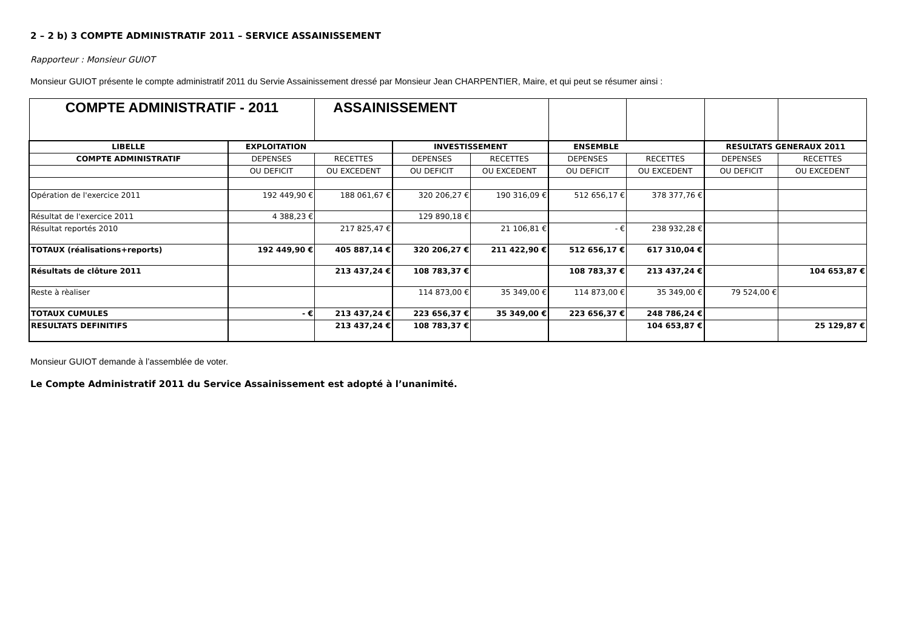2 – 2 b) 3 COMPTE ADMINISTRATIF 2011 – SERVICE ASSAINISSEMENT
Rapporteur : Monsieur GUIOT
Monsieur GUIOT présente le compte administratif 2011 du Servie Assainissement dressé par Monsieur Jean CHARPENTIER, Maire, et qui peut se résumer ainsi :
| COMPTE ADMINISTRATIF - 2011 | | ASSAINISSEMENT | | | | | | |
| LIBELLE | EXPLOITATION | | INVESTISSEMENT | | ENSEMBLE | | RESULTATS GENERAUX 2011 | |
| COMPTE ADMINISTRATIF | DEPENSES | RECETTES | DEPENSES | RECETTES | DEPENSES | RECETTES | DEPENSES | RECETTES |
| | OU DEFICIT | OU EXCEDENT | OU DEFICIT | OU EXCEDENT | OU DEFICIT | OU EXCEDENT | OU DEFICIT | OU EXCEDENT |
| Opération de l'exercice 2011 | 192 449,90 € | 188 061,67 € | 320 206,27 € | 190 316,09 € | 512 656,17 € | 378 377,76 € | | |
| Résultat de l'exercice 2011 | 4 388,23 € | | 129 890,18 € | | | | | |
| Résultat reportés 2010 | | 217 825,47 € | | 21 106,81 € | - € | 238 932,28 € | | |
| TOTAUX (réalisations+reports) | 192 449,90 € | 405 887,14 € | 320 206,27 € | 211 422,90 € | 512 656,17 € | 617 310,04 € | | |
| Résultats de clôture 2011 | | 213 437,24 € | 108 783,37 € | | 108 783,37 € | 213 437,24 € | | 104 653,87 € |
| Reste à rèaliser | | | 114 873,00 € | 35 349,00 € | 114 873,00 € | 35 349,00 € | 79 524,00 € | |
| TOTAUX CUMULES | - € | 213 437,24 € | 223 656,37 € | 35 349,00 € | 223 656,37 € | 248 786,24 € | | |
| RESULTATS DEFINITIFS | | 213 437,24 € | 108 783,37 € | | | 104 653,87 € | | 25 129,87 € |
Monsieur GUIOT demande à l’assemblée de voter.
Le Compte Administratif 2011 du Service Assainissement est adopté à l’unanimité.